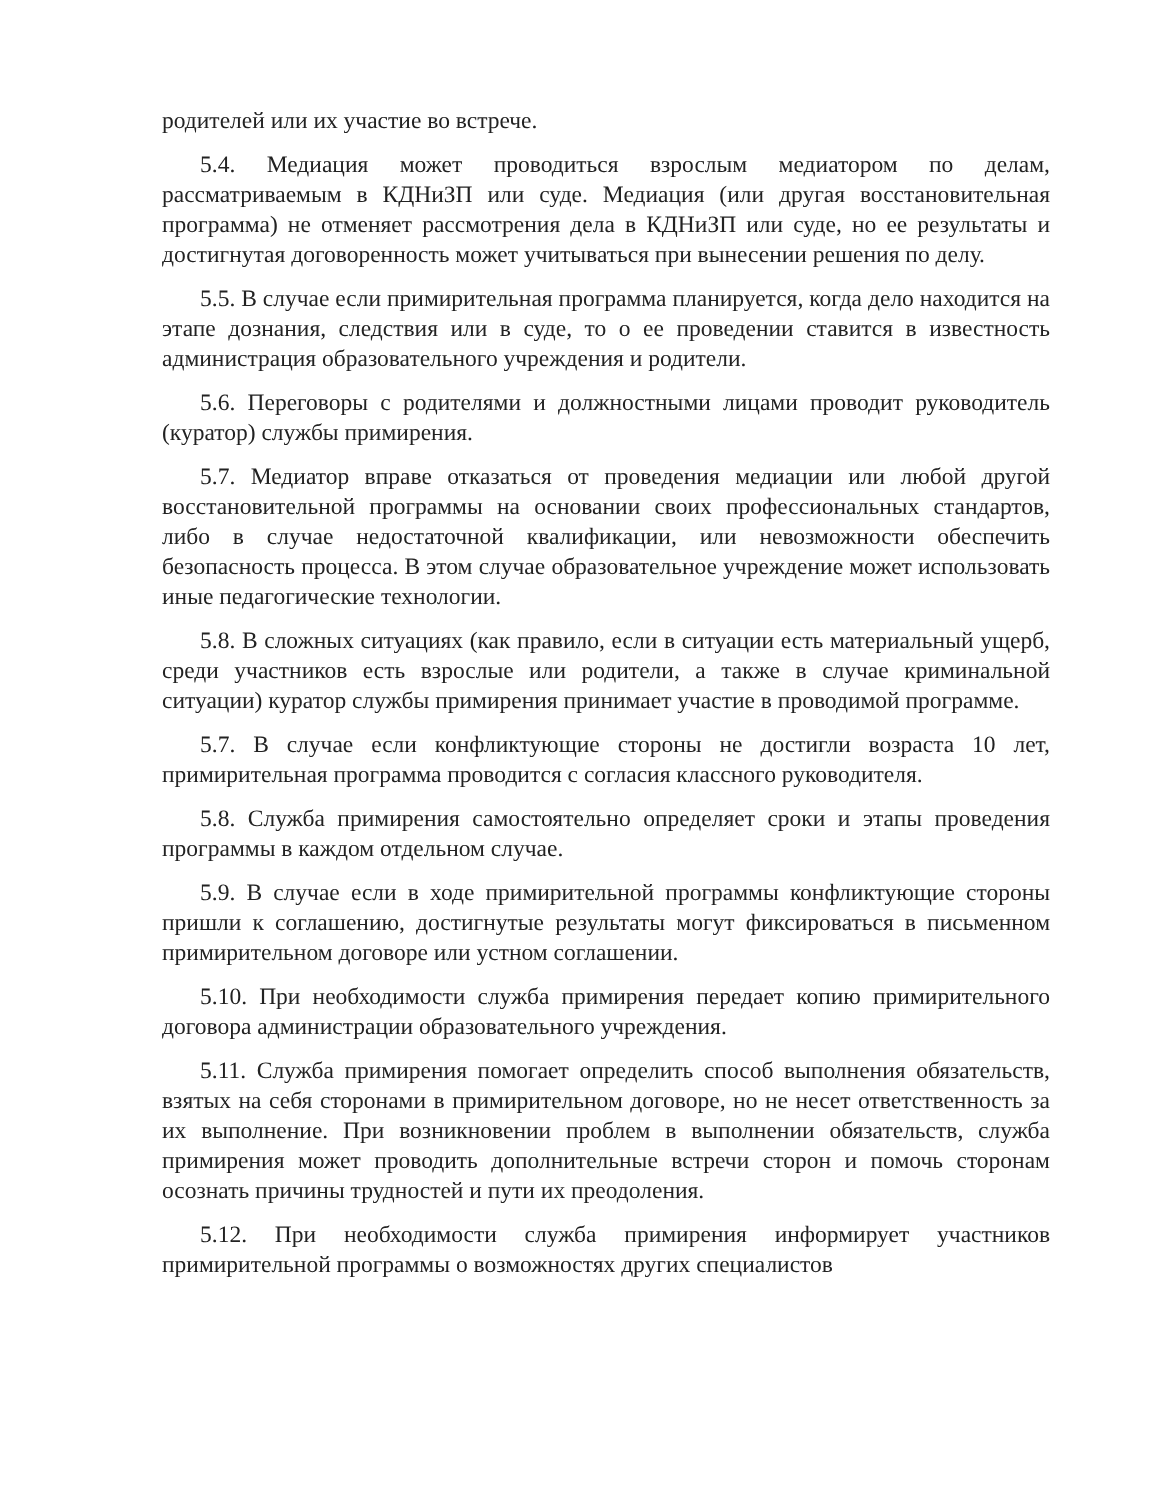родителей или их участие во встрече.
5.4. Медиация может проводиться взрослым медиатором по делам, рассматриваемым в КДНиЗП или суде. Медиация (или другая восстановительная программа) не отменяет рассмотрения дела в КДНиЗП или суде, но ее результаты и достигнутая договоренность может учитываться при вынесении решения по делу.
5.5. В случае если примирительная программа планируется, когда дело находится на этапе дознания, следствия или в суде, то о ее проведении ставится в известность администрация образовательного учреждения и родители.
5.6. Переговоры с родителями и должностными лицами проводит руководитель (куратор) службы примирения.
5.7. Медиатор вправе отказаться от проведения медиации или любой другой восстановительной программы на основании своих профессиональных стандартов, либо в случае недостаточной квалификации, или невозможности обеспечить безопасность процесса. В этом случае образовательное учреждение может использовать иные педагогические технологии.
5.8. В сложных ситуациях (как правило, если в ситуации есть материальный ущерб, среди участников есть взрослые или родители, а также в случае криминальной ситуации) куратор службы примирения принимает участие в проводимой программе.
5.7. В случае если конфликтующие стороны не достигли возраста 10 лет, примирительная программа проводится с согласия классного руководителя.
5.8. Служба примирения самостоятельно определяет сроки и этапы проведения программы в каждом отдельном случае.
5.9. В случае если в ходе примирительной программы конфликтующие стороны пришли к соглашению, достигнутые результаты могут фиксироваться в письменном примирительном договоре или устном соглашении.
5.10. При необходимости служба примирения передает копию примирительного договора администрации образовательного учреждения.
5.11. Служба примирения помогает определить способ выполнения обязательств, взятых на себя сторонами в примирительном договоре, но не несет ответственность за их выполнение. При возникновении проблем в выполнении обязательств, служба примирения может проводить дополнительные встречи сторон и помочь сторонам осознать причины трудностей и пути их преодоления.
5.12. При необходимости служба примирения информирует участников примирительной программы о возможностях других специалистов